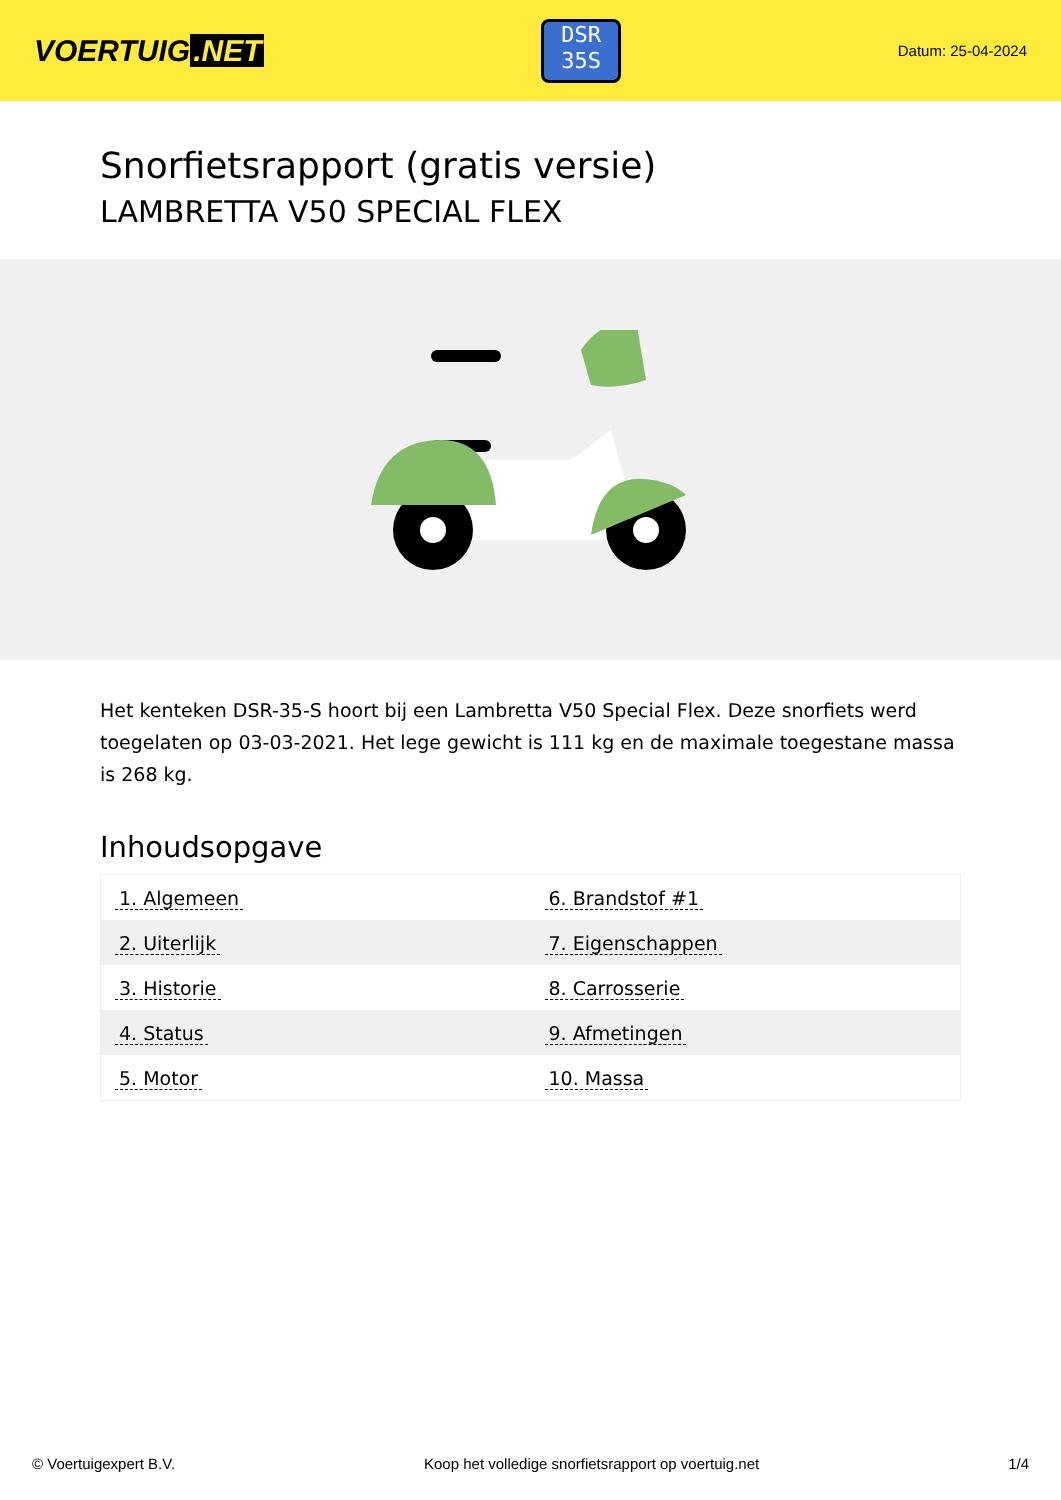VOERTUIG.NET
DSR
35S
Datum: 25-04-2024
Snorfietsrapport (gratis versie)
LAMBRETTA V50 SPECIAL FLEX
Het kenteken DSR-35-S hoort bij een Lambretta V50 Special Flex. Deze snorfiets werd toegelaten op 03-03-2021. Het lege gewicht is 111 kg en de maximale toegestane massa is 268 kg.
Inhoudsopgave
| 1. Algemeen | 6. Brandstof #1 |
| 2. Uiterlijk | 7. Eigenschappen |
| 3. Historie | 8. Carrosserie |
| 4. Status | 9. Afmetingen |
| 5. Motor | 10. Massa |
© Voertuigexpert B.V. Koop het volledige snorfietsrapport op voertuig.net 1/4